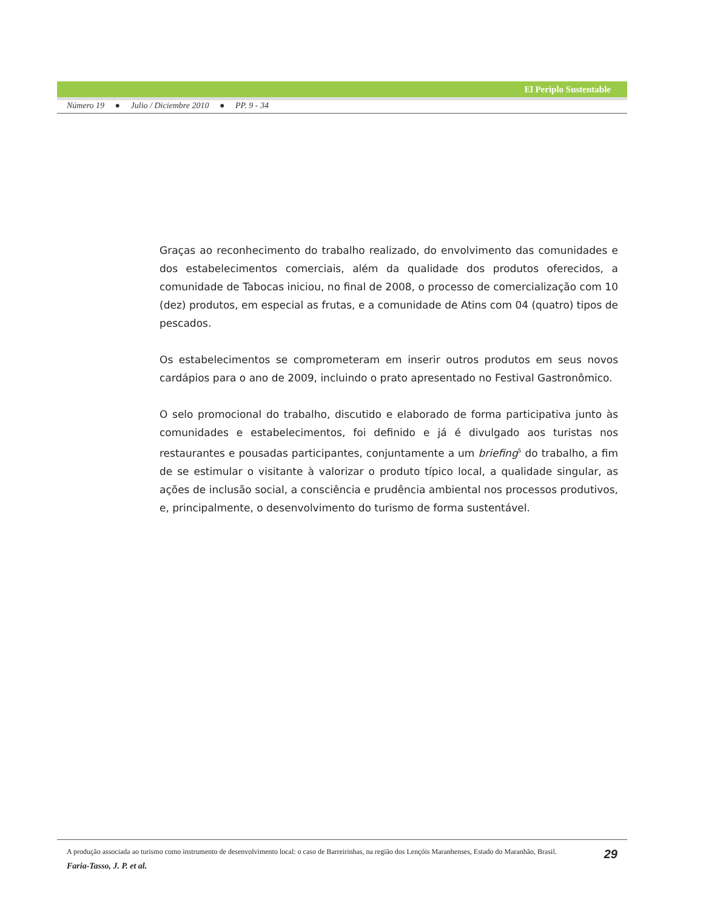El Periplo Sustentable
Número 19 ● Julio / Diciembre 2010 ● PP. 9 - 34
Graças ao reconhecimento do trabalho realizado, do envolvimento das comunidades e dos estabelecimentos comerciais, além da qualidade dos produtos oferecidos, a comunidade de Tabocas iniciou, no final de 2008, o processo de comercialização com 10 (dez) produtos, em especial as frutas, e a comunidade de Atins com 04 (quatro) tipos de pescados.
Os estabelecimentos se comprometeram em inserir outros produtos em seus novos cardápios para o ano de 2009, incluindo o prato apresentado no Festival Gastronômico.
O selo promocional do trabalho, discutido e elaborado de forma participativa junto às comunidades e estabelecimentos, foi definido e já é divulgado aos turistas nos restaurantes e pousadas participantes, conjuntamente a um briefing<sup>5</sup> do trabalho, a fim de se estimular o visitante à valorizar o produto típico local, a qualidade singular, as ações de inclusão social, a consciência e prudência ambiental nos processos produtivos, e, principalmente, o desenvolvimento do turismo de forma sustentável.
A produção associada ao turismo como instrumento de desenvolvimento local: o caso de Barreirinhas, na região dos Lençóis Maranhenses, Estado do Maranhão, Brasil. 29
Faria-Tasso, J. P. et al.